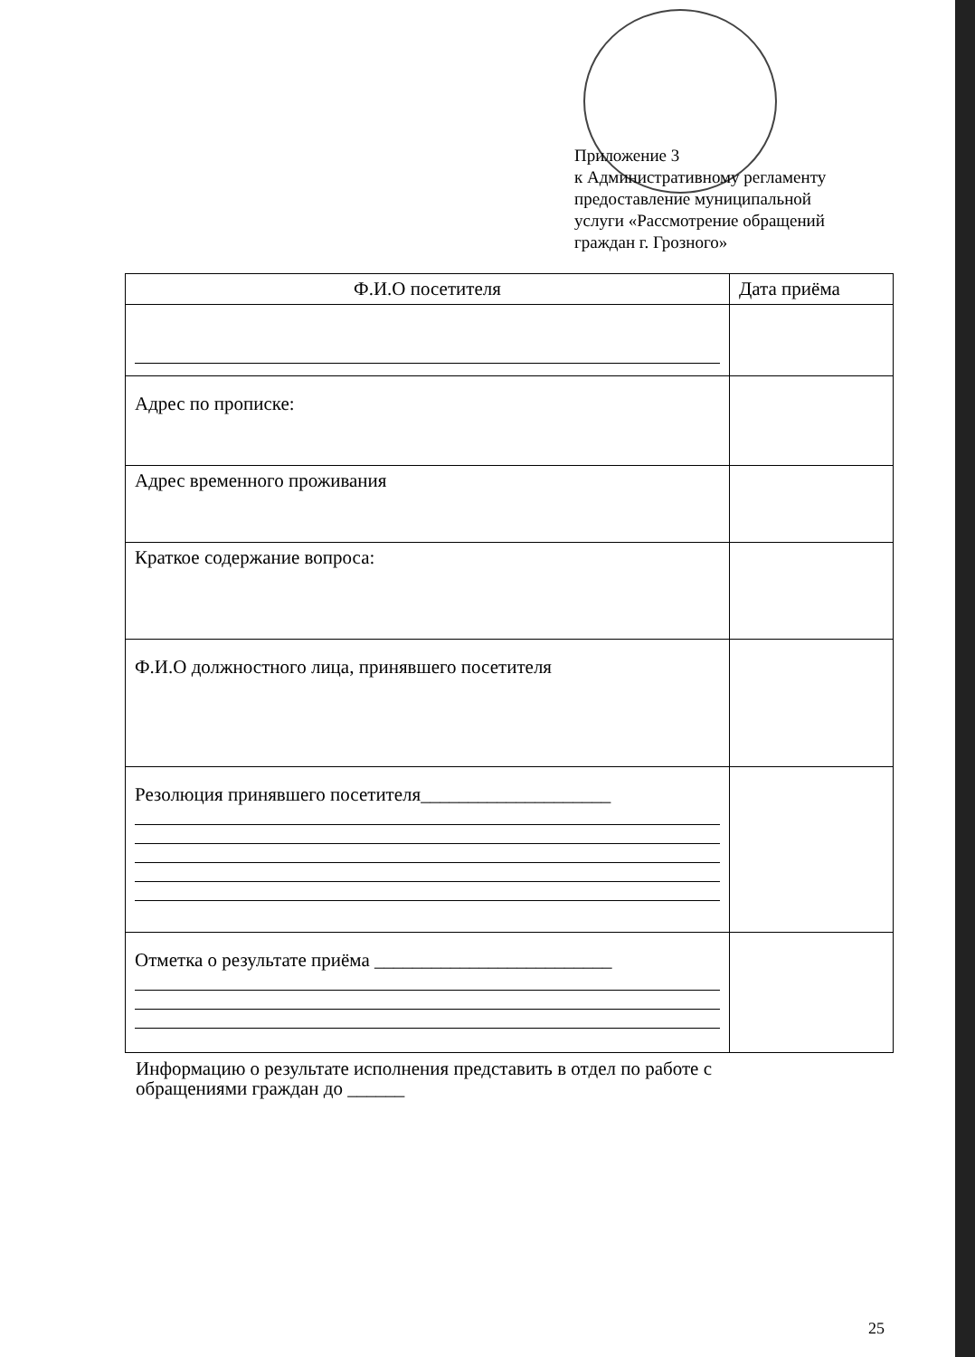Приложение 3
к Административному регламенту
предоставление муниципальной
услуги «Рассмотрение обращений
граждан г. Грозного»
| Ф.И.О посетителя | Дата приёма |
| --- | --- |
| Адрес по прописке: | |
| Адрес временного проживания | |
| Краткое содержание вопроса: | |
| Ф.И.О должностного лица, принявшего посетителя | |
| Резолюция принявшего посетителя____________________ | |
| Отметка о результате приёма _________________________ | |
Информацию о результате исполнения представить в отдел по работе с
обращениями граждан до ______
25